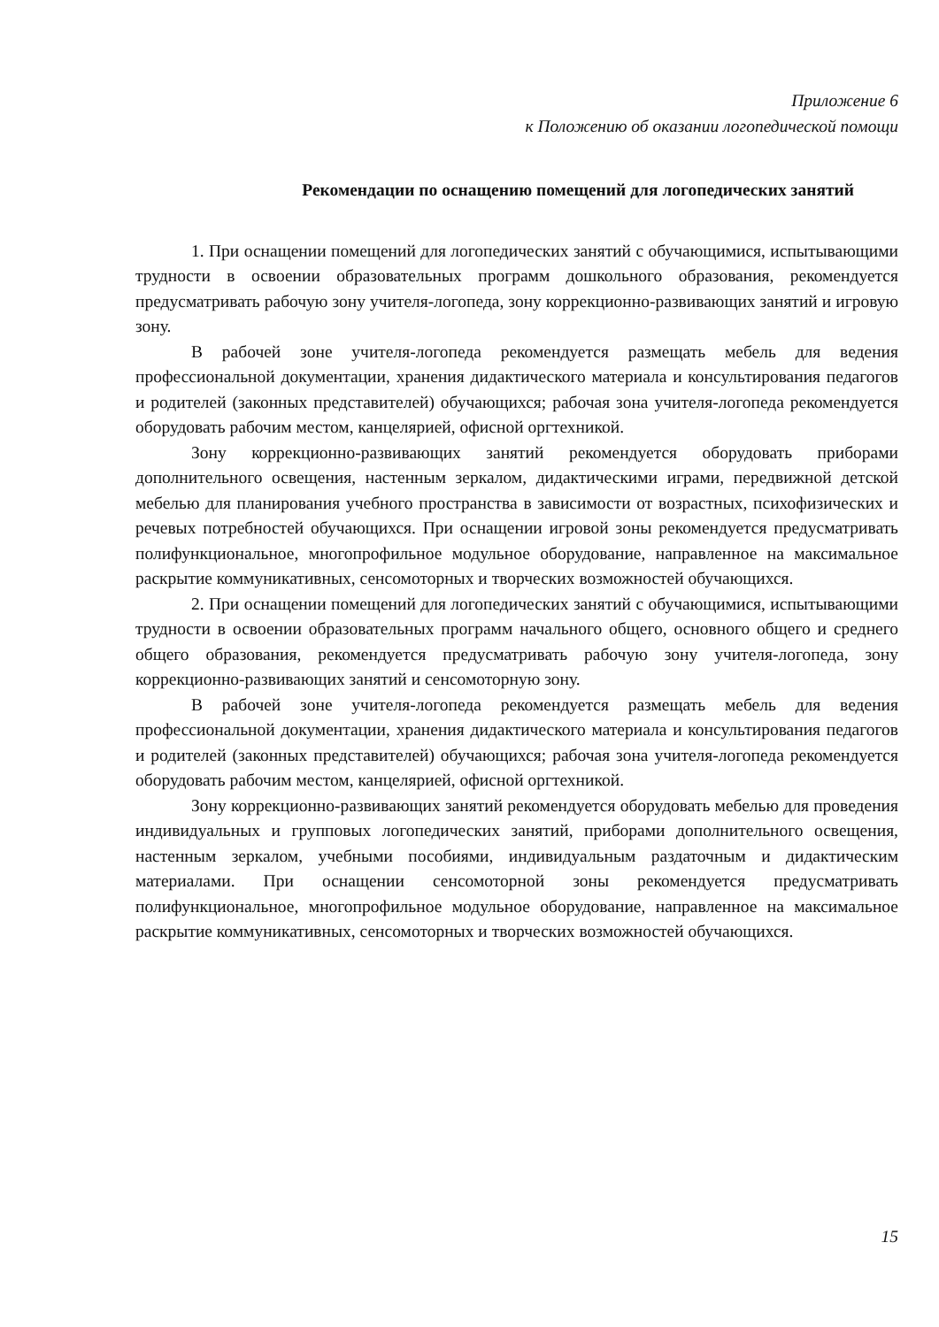Приложение 6
к Положению об оказании логопедической помощи
Рекомендации по оснащению помещений для логопедических занятий
1. При оснащении помещений для логопедических занятий с обучающимися, испытывающими трудности в освоении образовательных программ дошкольного образования, рекомендуется предусматривать рабочую зону учителя-логопеда, зону коррекционно-развивающих занятий и игровую зону.
В рабочей зоне учителя-логопеда рекомендуется размещать мебель для ведения профессиональной документации, хранения дидактического материала и консультирования педагогов и родителей (законных представителей) обучающихся; рабочая зона учителя-логопеда рекомендуется оборудовать рабочим местом, канцелярией, офисной оргтехникой.
Зону коррекционно-развивающих занятий рекомендуется оборудовать приборами дополнительного освещения, настенным зеркалом, дидактическими играми, передвижной детской мебелью для планирования учебного пространства в зависимости от возрастных, психофизических и речевых потребностей обучающихся. При оснащении игровой зоны рекомендуется предусматривать полифункциональное, многопрофильное модульное оборудование, направленное на максимальное раскрытие коммуникативных, сенсомоторных и творческих возможностей обучающихся.
2. При оснащении помещений для логопедических занятий с обучающимися, испытывающими трудности в освоении образовательных программ начального общего, основного общего и среднего общего образования, рекомендуется предусматривать рабочую зону учителя-логопеда, зону коррекционно-развивающих занятий и сенсомоторную зону.
В рабочей зоне учителя-логопеда рекомендуется размещать мебель для ведения профессиональной документации, хранения дидактического материала и консультирования педагогов и родителей (законных представителей) обучающихся; рабочая зона учителя-логопеда рекомендуется оборудовать рабочим местом, канцелярией, офисной оргтехникой.
Зону коррекционно-развивающих занятий рекомендуется оборудовать мебелью для проведения индивидуальных и групповых логопедических занятий, приборами дополнительного освещения, настенным зеркалом, учебными пособиями, индивидуальным раздаточным и дидактическим материалами. При оснащении сенсомоторной зоны рекомендуется предусматривать полифункциональное, многопрофильное модульное оборудование, направленное на максимальное раскрытие коммуникативных, сенсомоторных и творческих возможностей обучающихся.
15